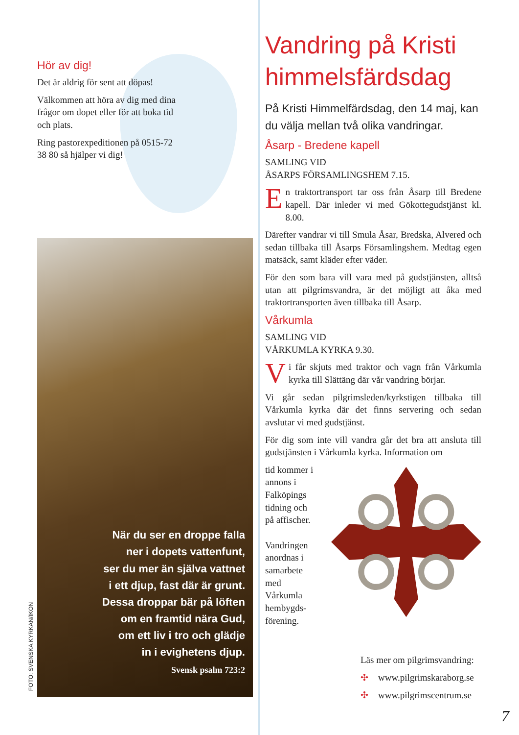Hör av dig!
Det är aldrig för sent att döpas!
Välkommen att höra av dig med dina frågor om dopet eller för att boka tid och plats.
Ring pastorexpeditionen på 0515-72 38 80 så hjälper vi dig!
När du ser en droppe falla
ner i dopets vattenfunt,
ser du mer än själva vattnet
i ett djup, fast där är grunt.
Dessa droppar bär på löften
om en framtid nära Gud,
om ett liv i tro och glädje
in i evighetens djup.
Svensk psalm 723:2
FOTO: SVENSKA KYRKAN/IKON
Vandring på Kristi himmelsfärdsdag
På Kristi Himmelfärdsdag, den 14 maj, kan du välja mellan två olika vandringar.
Åsarp - Bredene kapell
SAMLING VID
ÅSARPS FÖRSAMLINGSHEM 7.15.
En traktortransport tar oss från Åsarp till Bredene kapell. Där inleder vi med Gökottegudstjänst kl. 8.00.
Därefter vandrar vi till Smula Åsar, Bredska, Alvered och sedan tillbaka till Åsarps Församlingshem. Medtag egen matsäck, samt kläder efter väder.
För den som bara vill vara med på gudstjänsten, alltså utan att pilgrimsvandra, är det möjligt att åka med traktortransporten även tillbaka till Åsarp.
Vårkumla
SAMLING VID
VÅRKUMLA KYRKA 9.30.
Vi får skjuts med traktor och vagn från Vårkumla kyrka till Slättäng där vår vandring börjar.
Vi går sedan pilgrimsleden/kyrkstigen tillbaka till Vårkumla kyrka där det finns servering och sedan avslutar vi med gudstjänst.
För dig som inte vill vandra går det bra att ansluta till gudstjänsten i Vårkumla kyrka. Information om
tid kommer i annons i Falköpings tidning och på affischer.
Vandringen anordnas i samarbete med Vårkumla hembygds-förening.
Läs mer om pilgrimsvandring:
✣ www.pilgrimskaraborg.se
✣ www.pilgrimscentrum.se
7